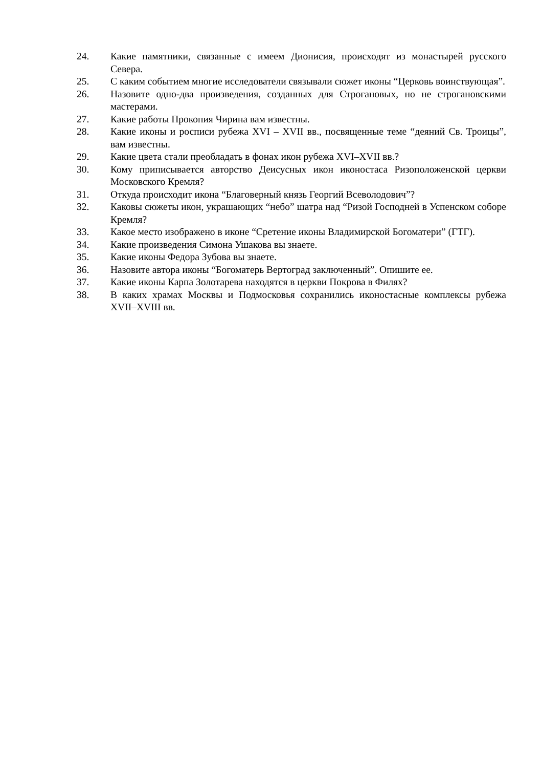24. Какие памятники, связанные с имеем Дионисия, происходят из монастырей русского Севера.
25. С каким событием многие исследователи связывали сюжет иконы “Церковь воинствующая”.
26. Назовите одно-два произведения, созданных для Строгановых, но не строгановскими мастерами.
27. Какие работы Прокопия Чирина вам известны.
28. Какие иконы и росписи рубежа XVI – XVII вв., посвященные теме “деяний Св. Троицы”, вам известны.
29. Какие цвета стали преобладать в фонах икон рубежа XVI–XVII вв.?
30. Кому приписывается авторство Деисусных икон иконостаса Ризоположенской церкви Московского Кремля?
31. Откуда происходит икона “Благоверный князь Георгий Всеволодович”?
32. Каковы сюжеты икон, украшающих “небо” шатра над “Ризой Господней в Успенском соборе Кремля?
33. Какое место изображено в иконе “Сретение иконы Владимирской Богоматери” (ГТГ).
34. Какие произведения Симона Ушакова вы знаете.
35. Какие иконы Федора Зубова вы знаете.
36. Назовите автора иконы “Богоматерь Вертоград заключенный”. Опишите ее.
37. Какие иконы Карпа Золотарева находятся в церкви Покрова в Филях?
38. В каких храмах Москвы и Подмосковья сохранились иконостасные комплексы рубежа XVII–XVIII вв.